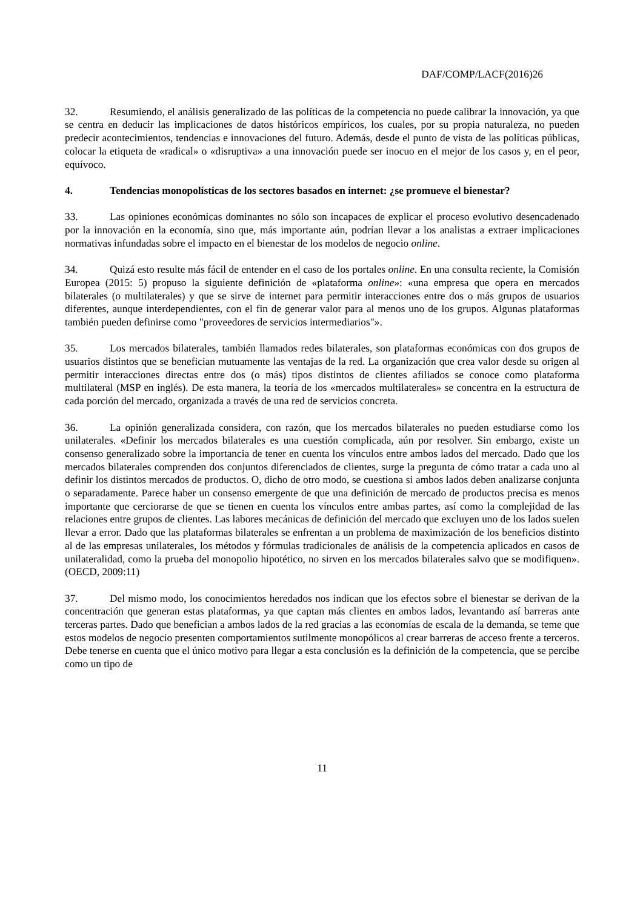DAF/COMP/LACF(2016)26
32. Resumiendo, el análisis generalizado de las políticas de la competencia no puede calibrar la innovación, ya que se centra en deducir las implicaciones de datos históricos empíricos, los cuales, por su propia naturaleza, no pueden predecir acontecimientos, tendencias e innovaciones del futuro. Además, desde el punto de vista de las políticas públicas, colocar la etiqueta de «radical» o «disruptiva» a una innovación puede ser inocuo en el mejor de los casos y, en el peor, equívoco.
4. Tendencias monopolísticas de los sectores basados en internet: ¿se promueve el bienestar?
33. Las opiniones económicas dominantes no sólo son incapaces de explicar el proceso evolutivo desencadenado por la innovación en la economía, sino que, más importante aún, podrían llevar a los analistas a extraer implicaciones normativas infundadas sobre el impacto en el bienestar de los modelos de negocio online.
34. Quizá esto resulte más fácil de entender en el caso de los portales online. En una consulta reciente, la Comisión Europea (2015: 5) propuso la siguiente definición de «plataforma online»: «una empresa que opera en mercados bilaterales (o multilaterales) y que se sirve de internet para permitir interacciones entre dos o más grupos de usuarios diferentes, aunque interdependientes, con el fin de generar valor para al menos uno de los grupos. Algunas plataformas también pueden definirse como "proveedores de servicios intermediarios"».
35. Los mercados bilaterales, también llamados redes bilaterales, son plataformas económicas con dos grupos de usuarios distintos que se benefician mutuamente las ventajas de la red. La organización que crea valor desde su origen al permitir interacciones directas entre dos (o más) tipos distintos de clientes afiliados se conoce como plataforma multilateral (MSP en inglés). De esta manera, la teoría de los «mercados multilaterales» se concentra en la estructura de cada porción del mercado, organizada a través de una red de servicios concreta.
36. La opinión generalizada considera, con razón, que los mercados bilaterales no pueden estudiarse como los unilaterales. «Definir los mercados bilaterales es una cuestión complicada, aún por resolver. Sin embargo, existe un consenso generalizado sobre la importancia de tener en cuenta los vínculos entre ambos lados del mercado. Dado que los mercados bilaterales comprenden dos conjuntos diferenciados de clientes, surge la pregunta de cómo tratar a cada uno al definir los distintos mercados de productos. O, dicho de otro modo, se cuestiona si ambos lados deben analizarse conjunta o separadamente. Parece haber un consenso emergente de que una definición de mercado de productos precisa es menos importante que cerciorarse de que se tienen en cuenta los vínculos entre ambas partes, así como la complejidad de las relaciones entre grupos de clientes. Las labores mecánicas de definición del mercado que excluyen uno de los lados suelen llevar a error. Dado que las plataformas bilaterales se enfrentan a un problema de maximización de los beneficios distinto al de las empresas unilaterales, los métodos y fórmulas tradicionales de análisis de la competencia aplicados en casos de unilateralidad, como la prueba del monopolio hipotético, no sirven en los mercados bilaterales salvo que se modifiquen». (OECD, 2009:11)
37. Del mismo modo, los conocimientos heredados nos indican que los efectos sobre el bienestar se derivan de la concentración que generan estas plataformas, ya que captan más clientes en ambos lados, levantando así barreras ante terceras partes. Dado que benefician a ambos lados de la red gracias a las economías de escala de la demanda, se teme que estos modelos de negocio presenten comportamientos sutilmente monopólicos al crear barreras de acceso frente a terceros. Debe tenerse en cuenta que el único motivo para llegar a esta conclusión es la definición de la competencia, que se percibe como un tipo de
11